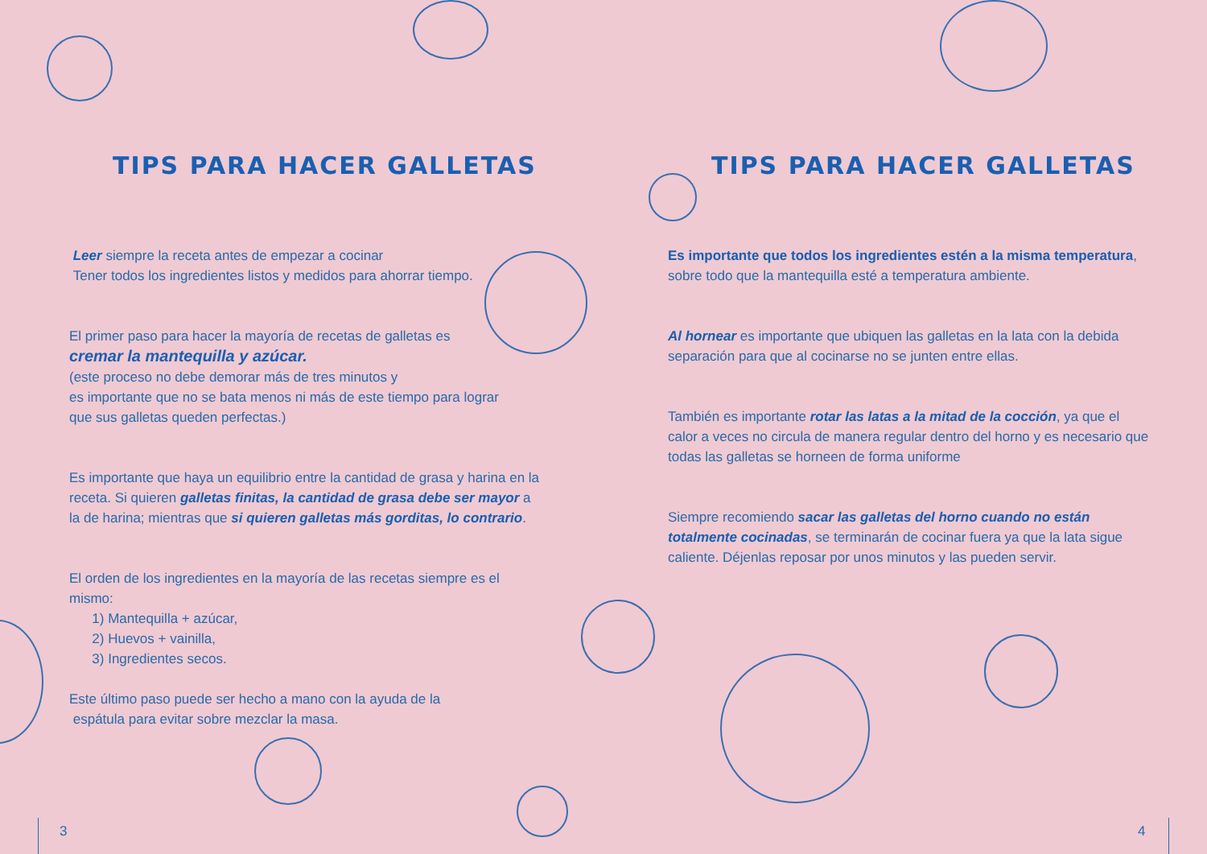TIPS PARA HACER GALLETAS
Leer siempre la receta antes de empezar a cocinar
Tener todos los ingredientes listos y medidos para ahorrar tiempo.
El primer paso para hacer la mayoría de recetas de galletas es
cremar la mantequilla y azúcar.
(este proceso no debe demorar más de tres minutos y
es importante que no se bata menos ni más de este tiempo para lograr
que sus galletas queden perfectas.)
Es importante que haya un equilibrio entre la cantidad de grasa y harina en la receta. Si quieren galletas finitas, la cantidad de grasa debe ser mayor a la de harina; mientras que si quieren galletas más gorditas, lo contrario.
El orden de los ingredientes en la mayoría de las recetas siempre es el mismo:
1) Mantequilla + azúcar,
2) Huevos + vainilla,
3) Ingredientes secos.
Este último paso puede ser hecho a mano con la ayuda de la
espátula para evitar sobre mezclar la masa.
3
TIPS PARA HACER GALLETAS
Es importante que todos los ingredientes estén a la misma temperatura, sobre todo que la mantequilla esté a temperatura ambiente.
Al hornear es importante que ubiquen las galletas en la lata con la debida separación para que al cocinarse no se junten entre ellas.
También es importante rotar las latas a la mitad de la cocción, ya que el calor a veces no circula de manera regular dentro del horno y es necesario que todas las galletas se horneen de forma uniforme
Siempre recomiendo sacar las galletas del horno cuando no están totalmente cocinadas, se terminarán de cocinar fuera ya que la lata sigue caliente. Déjenlas reposar por unos minutos y las pueden servir.
4